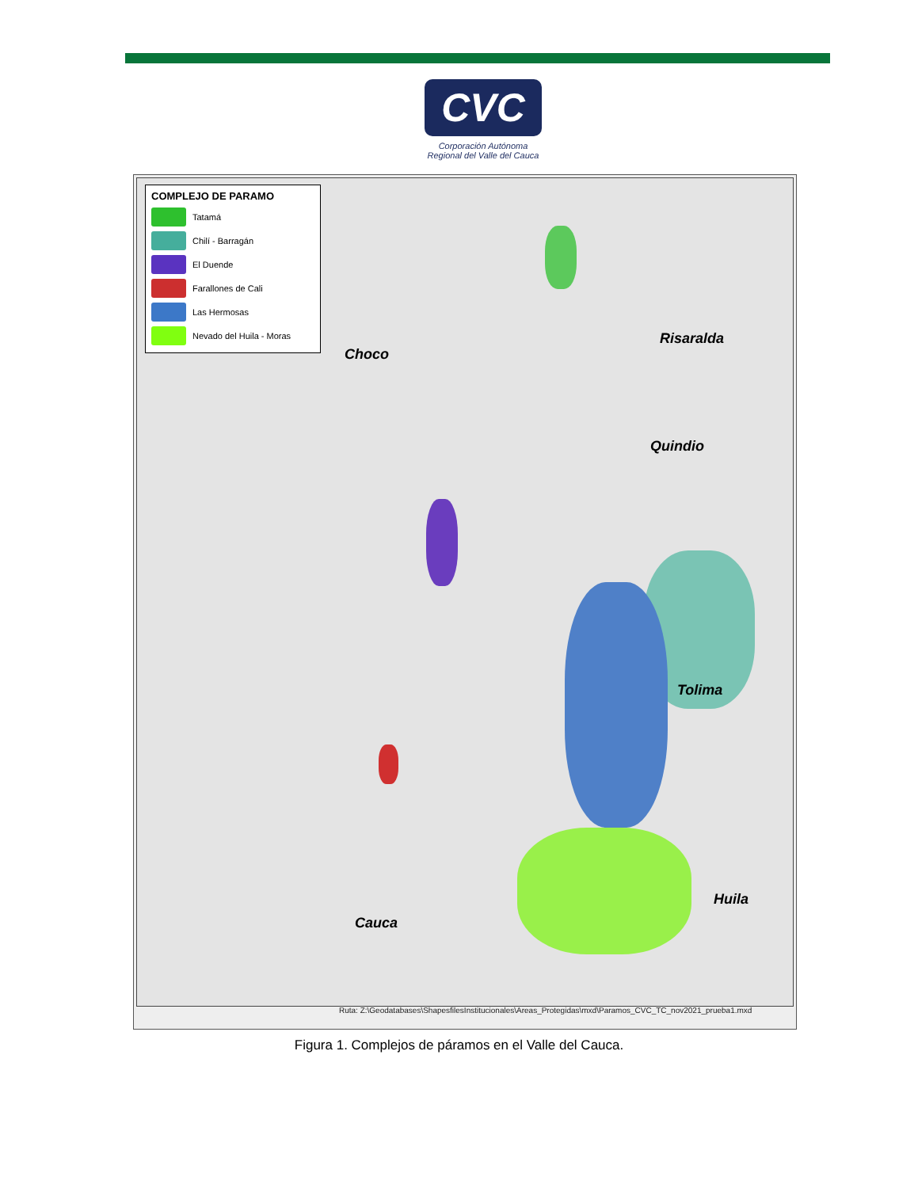CVC
Corporación Autónoma
Regional del Valle del Cauca
COMPLEJO DE PARAMO
Tatamá
Chilí - Barragán
El Duende
Farallones de Cali
Las Hermosas
Nevado del Huila - Moras
Choco
Risaralda
Quindio
Tolima
Huila
Cauca
Ruta: Z:\Geodatabases\ShapesfilesInstitucionales\Areas_Protegidas\mxd\Paramos_CVC_TC_nov2021_prueba1.mxd
Figura 1. Complejos de páramos en el Valle del Cauca.